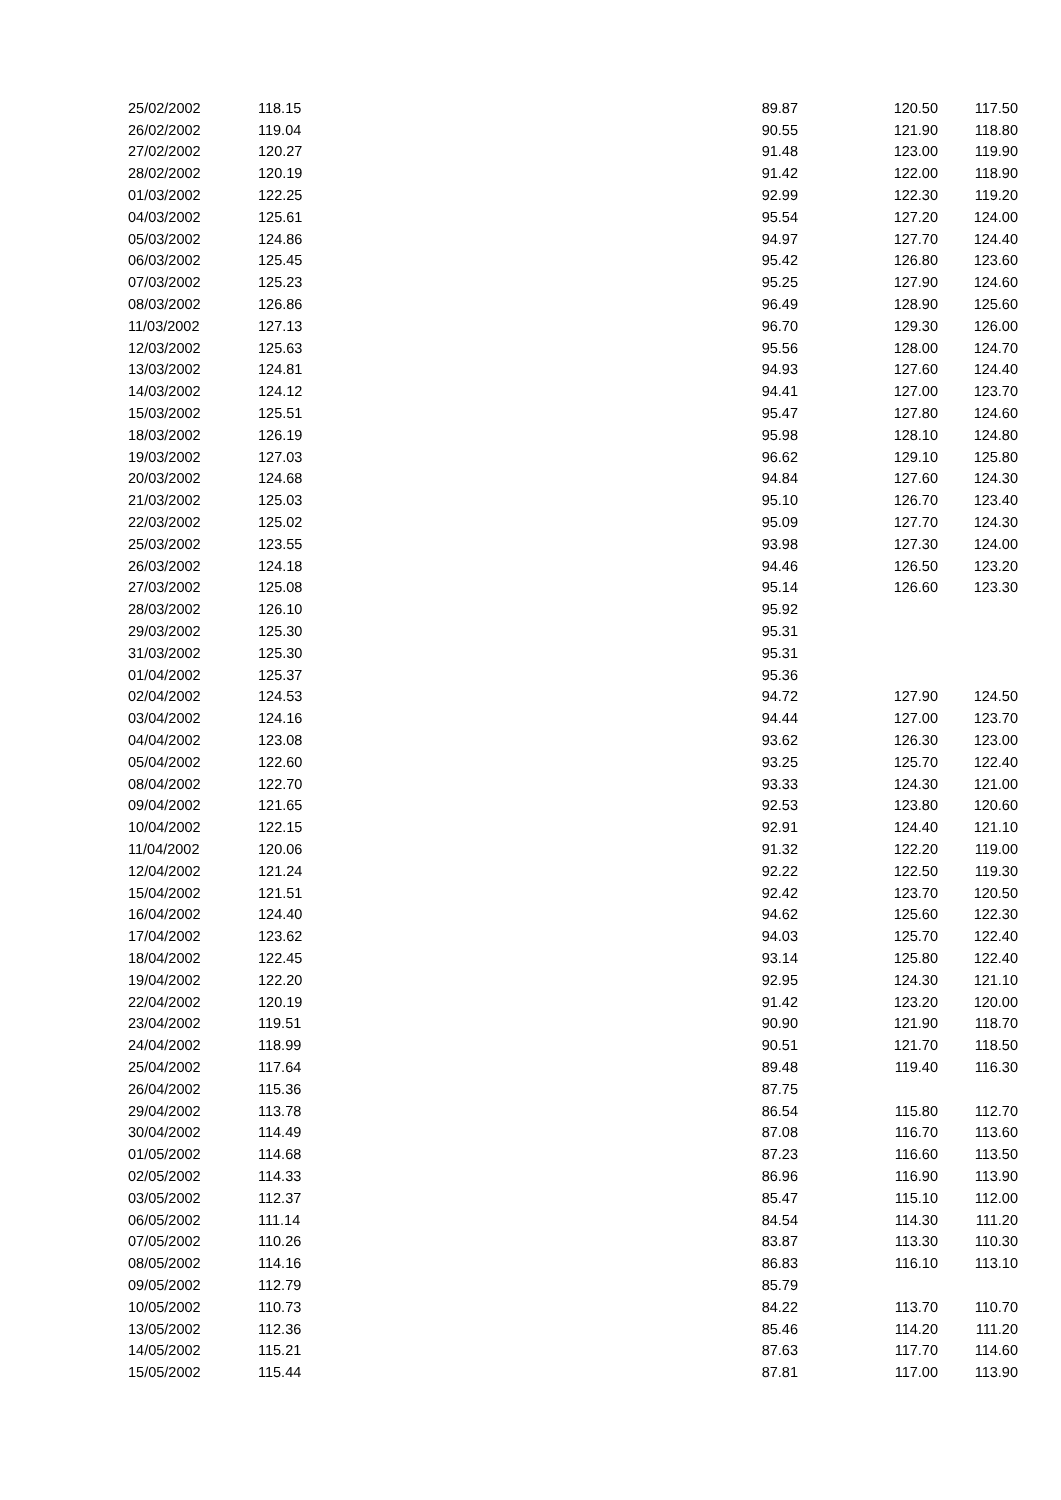| 25/02/2002 | 118.15 | 89.87 | 120.50 | 117.50 |
| 26/02/2002 | 119.04 | 90.55 | 121.90 | 118.80 |
| 27/02/2002 | 120.27 | 91.48 | 123.00 | 119.90 |
| 28/02/2002 | 120.19 | 91.42 | 122.00 | 118.90 |
| 01/03/2002 | 122.25 | 92.99 | 122.30 | 119.20 |
| 04/03/2002 | 125.61 | 95.54 | 127.20 | 124.00 |
| 05/03/2002 | 124.86 | 94.97 | 127.70 | 124.40 |
| 06/03/2002 | 125.45 | 95.42 | 126.80 | 123.60 |
| 07/03/2002 | 125.23 | 95.25 | 127.90 | 124.60 |
| 08/03/2002 | 126.86 | 96.49 | 128.90 | 125.60 |
| 11/03/2002 | 127.13 | 96.70 | 129.30 | 126.00 |
| 12/03/2002 | 125.63 | 95.56 | 128.00 | 124.70 |
| 13/03/2002 | 124.81 | 94.93 | 127.60 | 124.40 |
| 14/03/2002 | 124.12 | 94.41 | 127.00 | 123.70 |
| 15/03/2002 | 125.51 | 95.47 | 127.80 | 124.60 |
| 18/03/2002 | 126.19 | 95.98 | 128.10 | 124.80 |
| 19/03/2002 | 127.03 | 96.62 | 129.10 | 125.80 |
| 20/03/2002 | 124.68 | 94.84 | 127.60 | 124.30 |
| 21/03/2002 | 125.03 | 95.10 | 126.70 | 123.40 |
| 22/03/2002 | 125.02 | 95.09 | 127.70 | 124.30 |
| 25/03/2002 | 123.55 | 93.98 | 127.30 | 124.00 |
| 26/03/2002 | 124.18 | 94.46 | 126.50 | 123.20 |
| 27/03/2002 | 125.08 | 95.14 | 126.60 | 123.30 |
| 28/03/2002 | 126.10 | 95.92 | | |
| 29/03/2002 | 125.30 | 95.31 | | |
| 31/03/2002 | 125.30 | 95.31 | | |
| 01/04/2002 | 125.37 | 95.36 | | |
| 02/04/2002 | 124.53 | 94.72 | 127.90 | 124.50 |
| 03/04/2002 | 124.16 | 94.44 | 127.00 | 123.70 |
| 04/04/2002 | 123.08 | 93.62 | 126.30 | 123.00 |
| 05/04/2002 | 122.60 | 93.25 | 125.70 | 122.40 |
| 08/04/2002 | 122.70 | 93.33 | 124.30 | 121.00 |
| 09/04/2002 | 121.65 | 92.53 | 123.80 | 120.60 |
| 10/04/2002 | 122.15 | 92.91 | 124.40 | 121.10 |
| 11/04/2002 | 120.06 | 91.32 | 122.20 | 119.00 |
| 12/04/2002 | 121.24 | 92.22 | 122.50 | 119.30 |
| 15/04/2002 | 121.51 | 92.42 | 123.70 | 120.50 |
| 16/04/2002 | 124.40 | 94.62 | 125.60 | 122.30 |
| 17/04/2002 | 123.62 | 94.03 | 125.70 | 122.40 |
| 18/04/2002 | 122.45 | 93.14 | 125.80 | 122.40 |
| 19/04/2002 | 122.20 | 92.95 | 124.30 | 121.10 |
| 22/04/2002 | 120.19 | 91.42 | 123.20 | 120.00 |
| 23/04/2002 | 119.51 | 90.90 | 121.90 | 118.70 |
| 24/04/2002 | 118.99 | 90.51 | 121.70 | 118.50 |
| 25/04/2002 | 117.64 | 89.48 | 119.40 | 116.30 |
| 26/04/2002 | 115.36 | 87.75 | | |
| 29/04/2002 | 113.78 | 86.54 | 115.80 | 112.70 |
| 30/04/2002 | 114.49 | 87.08 | 116.70 | 113.60 |
| 01/05/2002 | 114.68 | 87.23 | 116.60 | 113.50 |
| 02/05/2002 | 114.33 | 86.96 | 116.90 | 113.90 |
| 03/05/2002 | 112.37 | 85.47 | 115.10 | 112.00 |
| 06/05/2002 | 111.14 | 84.54 | 114.30 | 111.20 |
| 07/05/2002 | 110.26 | 83.87 | 113.30 | 110.30 |
| 08/05/2002 | 114.16 | 86.83 | 116.10 | 113.10 |
| 09/05/2002 | 112.79 | 85.79 | | |
| 10/05/2002 | 110.73 | 84.22 | 113.70 | 110.70 |
| 13/05/2002 | 112.36 | 85.46 | 114.20 | 111.20 |
| 14/05/2002 | 115.21 | 87.63 | 117.70 | 114.60 |
| 15/05/2002 | 115.44 | 87.81 | 117.00 | 113.90 |